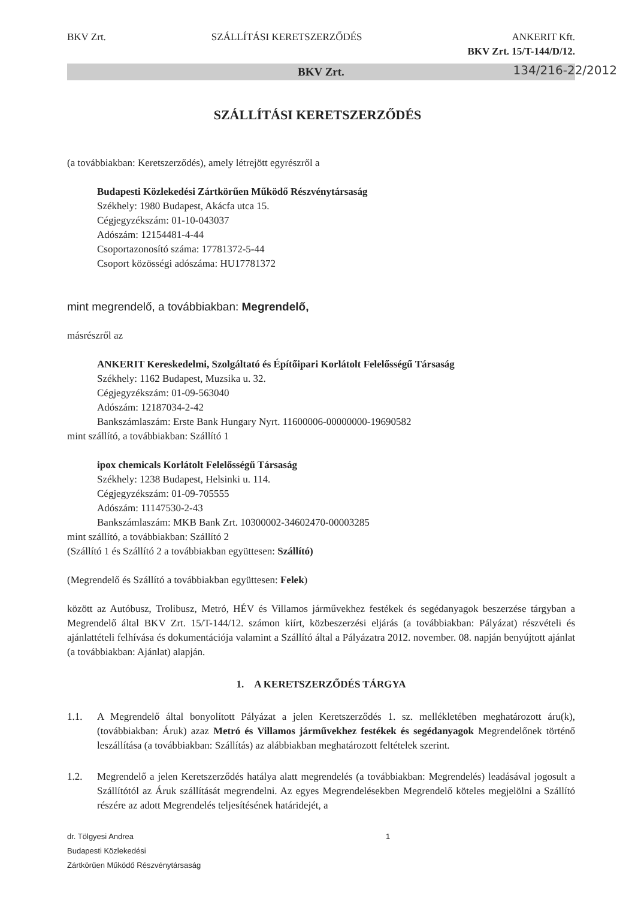BKV Zrt. SZÁLLÍTÁSI KERETSZERZŐDÉS ANKERIT Kft.
BKV Zrt. 15/T-144/D/12.
134/216-22/2012
BKV Zrt.
SZÁLLÍTÁSI KERETSZERZŐDÉS
(a továbbiakban: Keretszerződés), amely létrejött egyrészről a
Budapesti Közlekedési Zártkörűen Működő Részvénytársaság
Székhely: 1980 Budapest, Akácfa utca 15.
Cégjegyzékszám: 01-10-043037
Adószám: 12154481-4-44
Csoportazonosító száma: 17781372-5-44
Csoport közösségi adószáma: HU17781372
mint megrendelő, a továbbiakban: Megrendelő,
másrészről az
ANKERIT Kereskedelmi, Szolgáltató és Építőipari Korlátolt Felelősségű Társaság
Székhely: 1162 Budapest, Muzsika u. 32.
Cégjegyzékszám: 01-09-563040
Adószám: 12187034-2-42
Bankszámlaszám: Erste Bank Hungary Nyrt. 11600006-00000000-19690582
mint szállító, a továbbiakban: Szállító 1
ipox chemicals Korlátolt Felelősségű Társaság
Székhely: 1238 Budapest, Helsinki u. 114.
Cégjegyzékszám: 01-09-705555
Adószám: 11147530-2-43
Bankszámlaszám: MKB Bank Zrt. 10300002-34602470-00003285
mint szállító, a továbbiakban: Szállító 2
(Szállító 1 és Szállító 2 a továbbiakban együttesen: Szállító)
(Megrendelő és Szállító a továbbiakban együttesen: Felek)
között az Autóbusz, Trolibusz, Metró, HÉV és Villamos járművekhez festékek és segédanyagok beszerzése tárgyban a Megrendelő által BKV Zrt. 15/T-144/12. számon kiírt, közbeszerzési eljárás (a továbbiakban: Pályázat) részvételi és ajánlattételi felhívása és dokumentációja valamint a Szállító által a Pályázatra 2012. november. 08. napján benyújtott ajánlat (a továbbiakban: Ajánlat) alapján.
1. A KERETSZERZŐDÉS TÁRGYA
1.1. A Megrendelő által bonyolított Pályázat a jelen Keretszerződés 1. sz. mellékletében meghatározott áru(k), (továbbiakban: Áruk) azaz Metró és Villamos járművekhez festékek és segédanyagok Megrendelőnek történő leszállítása (a továbbiakban: Szállítás) az alábbiakban meghatározott feltételek szerint.
1.2. Megrendelő a jelen Keretszerződés hatálya alatt megrendelés (a továbbiakban: Megrendelés) leadásával jogosult a Szállítótól az Áruk szállítását megrendelni. Az egyes Megrendelésekben Megrendelő köteles megjelölni a Szállító részére az adott Megrendelés teljesítésének határidejét, a
dr. Tölgyesi Andrea
Budapesti Közlekedési
Zártkörűen Működő Részvénytársaság
1